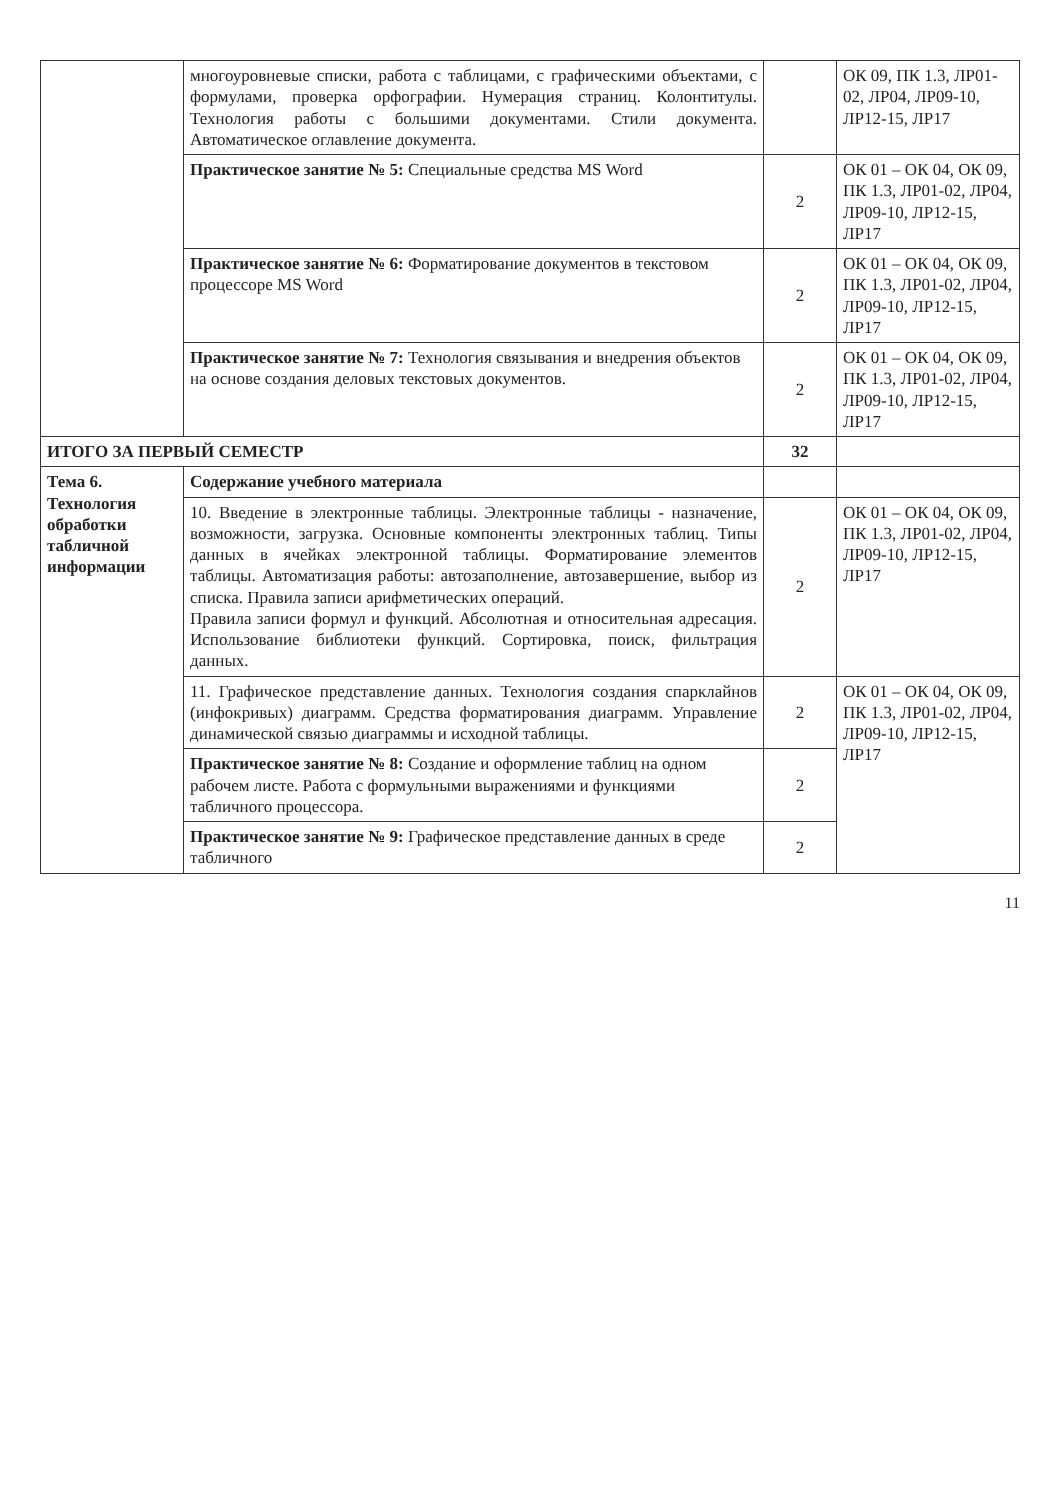| | многоуровневые списки, работа с таблицами, с графическими объектами, с формулами, проверка орфографии. Нумерация страниц. Колонтитулы. Технология работы с большими документами. Стили документа. Автоматическое оглавление документа. | | ОК 09, ПК 1.3, ЛР01-02, ЛР04, ЛР09-10, ЛР12-15, ЛР17 |
| | Практическое занятие № 5: Специальные средства MS Word | 2 | ОК 01 – ОК 04, ОК 09, ПК 1.3, ЛР01-02, ЛР04, ЛР09-10, ЛР12-15, ЛР17 |
| | Практическое занятие № 6: Форматирование документов в текстовом процессоре MS Word | 2 | ОК 01 – ОК 04, ОК 09, ПК 1.3, ЛР01-02, ЛР04, ЛР09-10, ЛР12-15, ЛР17 |
| | Практическое занятие № 7: Технология связывания и внедрения объектов на основе создания деловых текстовых документов. | 2 | ОК 01 – ОК 04, ОК 09, ПК 1.3, ЛР01-02, ЛР04, ЛР09-10, ЛР12-15, ЛР17 |
| ИТОГО ЗА ПЕРВЫЙ СЕМЕСТР | | 32 | |
| Тема 6. Технология обработки табличной информации | Содержание учебного материала | | |
| | 10. Введение в электронные таблицы. Электронные таблицы - назначение, возможности, загрузка. Основные компоненты электронных таблиц. Типы данных в ячейках электронной таблицы. Форматирование элементов таблицы. Автоматизация работы: автозаполнение, автозавершение, выбор из списка. Правила записи арифметических операций. Правила записи формул и функций. Абсолютная и относительная адресация. Использование библиотеки функций. Сортировка, поиск, фильтрация данных. | 2 | ОК 01 – ОК 04, ОК 09, ПК 1.3, ЛР01-02, ЛР04, ЛР09-10, ЛР12-15, ЛР17 |
| | 11. Графическое представление данных. Технология создания спарклайнов (инфокривых) диаграмм. Средства форматирования диаграмм. Управление динамической связью диаграммы и исходной таблицы. | 2 | ОК 01 – ОК 04, ОК 09, ПК 1.3, ЛР01-02, ЛР04, ЛР09-10, ЛР12-15, ЛР17 |
| | Практическое занятие № 8: Создание и оформление таблиц на одном рабочем листе. Работа с формульными выражениями и функциями табличного процессора. | 2 | |
| | Практическое занятие № 9: Графическое представление данных в среде табличного | 2 | |
11